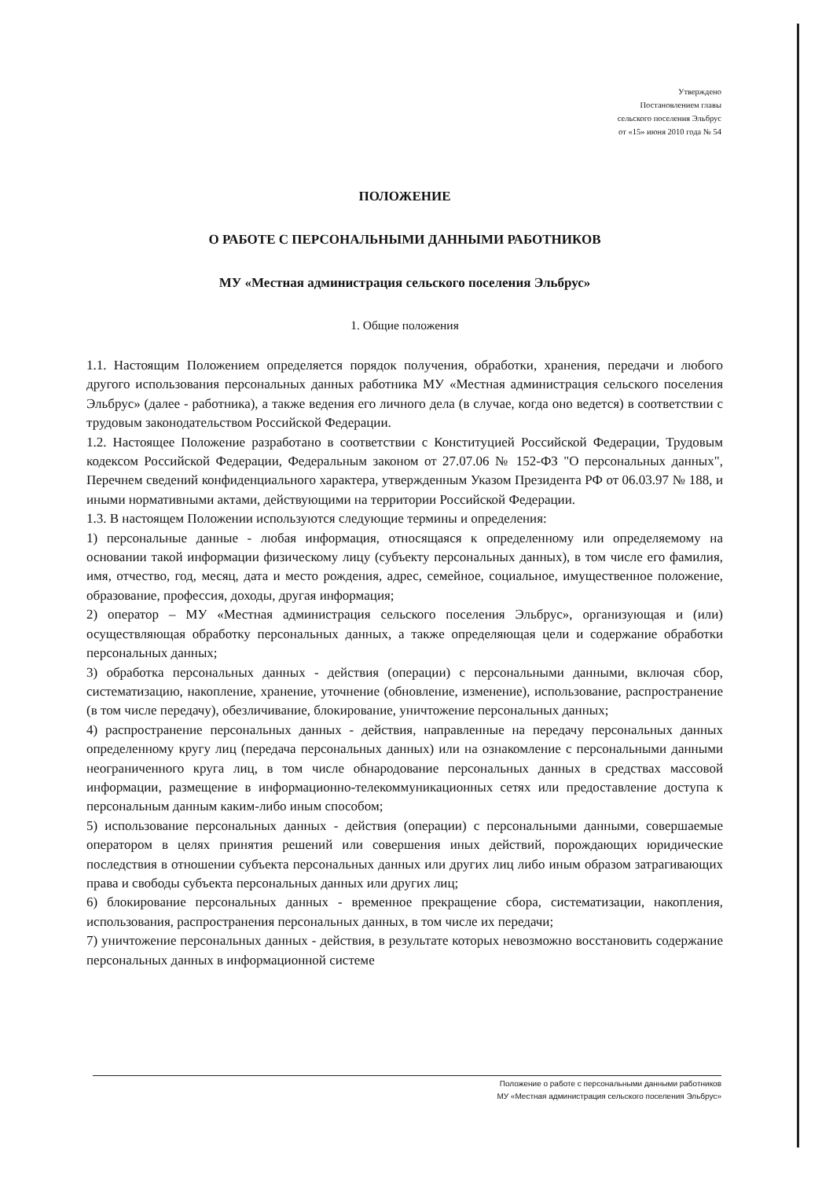Утверждено
Постановлением главы
сельского поселения Эльбрус
от «15» июня 2010 года № 54
ПОЛОЖЕНИЕ
О РАБОТЕ С ПЕРСОНАЛЬНЫМИ ДАННЫМИ РАБОТНИКОВ
МУ «Местная администрация сельского поселения Эльбрус»
1. Общие положения
1.1. Настоящим Положением определяется порядок получения, обработки, хранения, передачи и любого другого использования персональных данных работника МУ «Местная администрация сельского поселения Эльбрус» (далее - работника), а также ведения его личного дела (в случае, когда оно ведется) в соответствии с трудовым законодательством Российской Федерации.
1.2. Настоящее Положение разработано в соответствии с Конституцией Российской Федерации, Трудовым кодексом Российской Федерации, Федеральным законом от 27.07.06 № 152-ФЗ "О персональных данных", Перечнем сведений конфиденциального характера, утвержденным Указом Президента РФ от 06.03.97 № 188, и иными нормативными актами, действующими на территории Российской Федерации.
1.3. В настоящем Положении используются следующие термины и определения:
1) персональные данные - любая информация, относящаяся к определенному или определяемому на основании такой информации физическому лицу (субъекту персональных данных), в том числе его фамилия, имя, отчество, год, месяц, дата и место рождения, адрес, семейное, социальное, имущественное положение, образование, профессия, доходы, другая информация;
2) оператор – МУ «Местная администрация сельского поселения Эльбрус», организующая и (или) осуществляющая обработку персональных данных, а также определяющая цели и содержание обработки персональных данных;
3) обработка персональных данных - действия (операции) с персональными данными, включая сбор, систематизацию, накопление, хранение, уточнение (обновление, изменение), использование, распространение (в том числе передачу), обезличивание, блокирование, уничтожение персональных данных;
4) распространение персональных данных - действия, направленные на передачу персональных данных определенному кругу лиц (передача персональных данных) или на ознакомление с персональными данными неограниченного круга лиц, в том числе обнародование персональных данных в средствах массовой информации, размещение в информационно-телекоммуникационных сетях или предоставление доступа к персональным данным каким-либо иным способом;
5) использование персональных данных - действия (операции) с персональными данными, совершаемые оператором в целях принятия решений или совершения иных действий, порождающих юридические последствия в отношении субъекта персональных данных или других лиц либо иным образом затрагивающих права и свободы субъекта персональных данных или других лиц;
6) блокирование персональных данных - временное прекращение сбора, систематизации, накопления, использования, распространения персональных данных, в том числе их передачи;
7) уничтожение персональных данных - действия, в результате которых невозможно восстановить содержание персональных данных в информационной системе
Положение о работе с персональными данными работников
МУ «Местная администрация сельского поселения Эльбрус»